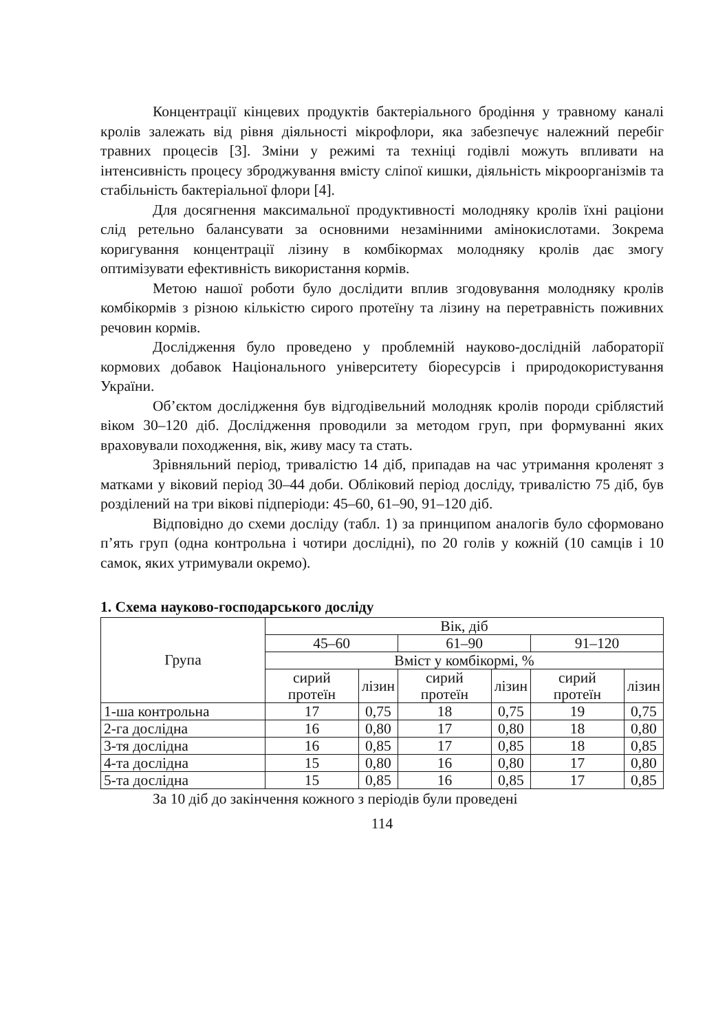Концентрації кінцевих продуктів бактеріального бродіння у травному каналі кролів залежать від рівня діяльності мікрофлори, яка забезпечує належний перебіг травних процесів [3]. Зміни у режимі та техніці годівлі можуть впливати на інтенсивність процесу зброджування вмісту сліпої кишки, діяльність мікроорганізмів та стабільність бактеріальної флори [4].
Для досягнення максимальної продуктивності молодняку кролів їхні раціони слід ретельно балансувати за основними незамінними амінокислотами. Зокрема коригування концентрації лізину в комбікормах молодняку кролів дає змогу оптимізувати ефективність використання кормів.
Метою нашої роботи було дослідити вплив згодовування молодняку кролів комбікормів з різною кількістю сирого протеїну та лізину на перетравність поживних речовин кормів.
Дослідження було проведено у проблемній науково-дослідній лабораторії кормових добавок Національного університету біоресурсів і природокористування України.
Об’єктом дослідження був відгодівельний молодняк кролів породи сріблястий віком 30–120 діб. Дослідження проводили за методом груп, при формуванні яких враховували походження, вік, живу масу та стать.
Зрівняльний період, тривалістю 14 діб, припадав на час утримання кроленят з матками у віковий період 30–44 доби. Обліковий період досліду, тривалістю 75 діб, був розділений на три вікові підперіоди: 45–60, 61–90, 91–120 діб.
Відповідно до схеми досліду (табл. 1) за принципом аналогів було сформовано п’ять груп (одна контрольна і чотири дослідні), по 20 голів у кожній (10 самців і 10 самок, яких утримували окремо).
1. Схема науково-господарського досліду
| Група | Вік, діб | | | | | |
| --- | --- | --- | --- | --- | --- | --- |
| | 45–60 | | 61–90 | | 91–120 | |
| | Вміст у комбікормі, % | | | | | |
| | сирий протеїн | лізин | сирий протеїн | лізин | сирий протеїн | лізин |
| 1-ша контрольна | 17 | 0,75 | 18 | 0,75 | 19 | 0,75 |
| 2-га дослідна | 16 | 0,80 | 17 | 0,80 | 18 | 0,80 |
| 3-тя дослідна | 16 | 0,85 | 17 | 0,85 | 18 | 0,85 |
| 4-та дослідна | 15 | 0,80 | 16 | 0,80 | 17 | 0,80 |
| 5-та дослідна | 15 | 0,85 | 16 | 0,85 | 17 | 0,85 |
За 10 діб до закінчення кожного з періодів були проведені
114